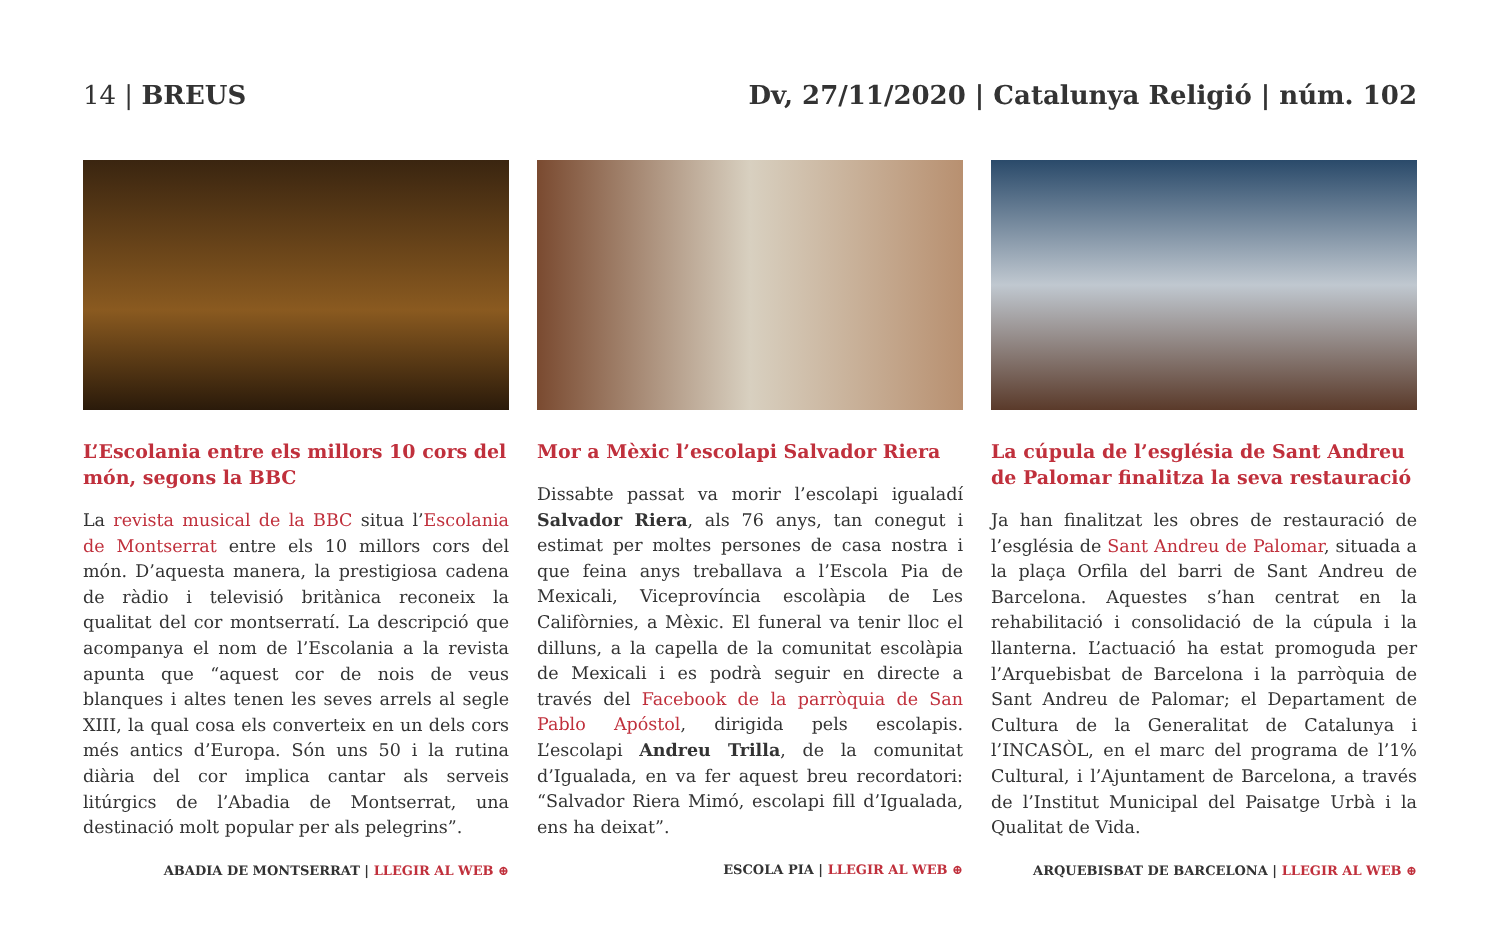14 | BREUS Dv, 27/11/2020 | Catalunya Religió | núm. 102
L’Escolania entre els millors 10 cors del món, segons la BBC
La revista musical de la BBC situa l’Escolania de Montserrat entre els 10 millors cors del món. D’aquesta manera, la prestigiosa cadena de ràdio i televisió britànica reconeix la qualitat del cor montserratí. La descripció que acompanya el nom de l’Escolania a la revista apunta que “aquest cor de nois de veus blanques i altes tenen les seves arrels al segle XIII, la qual cosa els converteix en un dels cors més antics d’Europa. Són uns 50 i la rutina diària del cor implica cantar als serveis litúrgics de l’Abadia de Montserrat, una destinació molt popular per als pelegrins”.
ABADIA DE MONTSERRAT | LLEGIR AL WEB ⊕
Mor a Mèxic l’escolapi Salvador Riera
Dissabte passat va morir l’escolapi igualadí Salvador Riera, als 76 anys, tan conegut i estimat per moltes persones de casa nostra i que feina anys treballava a l’Escola Pia de Mexicali, Viceprovíncia escolàpia de Les Califòrnies, a Mèxic. El funeral va tenir lloc el dilluns, a la capella de la comunitat escolàpia de Mexicali i es podrà seguir en directe a través del Facebook de la parròquia de San Pablo Apóstol, dirigida pels escolapis. L’escolapi Andreu Trilla, de la comunitat d’Igualada, en va fer aquest breu recordatori: “Salvador Riera Mimó, escolapi fill d’Igualada, ens ha deixat”.
ESCOLA PIA | LLEGIR AL WEB ⊕
La cúpula de l’església de Sant Andreu de Palomar finalitza la seva restauració
Ja han finalitzat les obres de restauració de l’església de Sant Andreu de Palomar, situada a la plaça Orfila del barri de Sant Andreu de Barcelona. Aquestes s’han centrat en la rehabilitació i consolidació de la cúpula i la llanterna. L’actuació ha estat promoguda per l’Arquebisbat de Barcelona i la parròquia de Sant Andreu de Palomar; el Departament de Cultura de la Generalitat de Catalunya i l’INCASÒL, en el marc del programa de l’1% Cultural, i l’Ajuntament de Barcelona, a través de l’Institut Municipal del Paisatge Urbà i la Qualitat de Vida.
ARQUEBISBAT DE BARCELONA | LLEGIR AL WEB ⊕